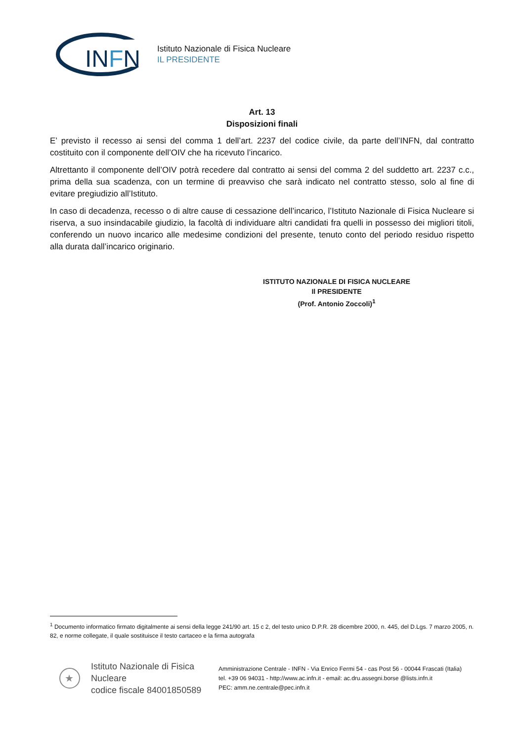INFN
Istituto Nazionale di Fisica Nucleare
IL PRESIDENTE
Art. 13
Disposizioni finali
E’ previsto il recesso ai sensi del comma 1 dell’art. 2237 del codice civile, da parte dell’INFN, dal contratto costituito con il componente dell’OIV che ha ricevuto l’incarico.
Altrettanto il componente dell’OIV potrà recedere dal contratto ai sensi del comma 2 del suddetto art. 2237 c.c., prima della sua scadenza, con un termine di preavviso che sarà indicato nel contratto stesso, solo al fine di evitare pregiudizio all’Istituto.
In caso di decadenza, recesso o di altre cause di cessazione dell’incarico, l’Istituto Nazionale di Fisica Nucleare si riserva, a suo insindacabile giudizio, la facoltà di individuare altri candidati fra quelli in possesso dei migliori titoli, conferendo un nuovo incarico alle medesime condizioni del presente, tenuto conto del periodo residuo rispetto alla durata dall’incarico originario.
ISTITUTO NAZIONALE DI FISICA NUCLEARE
Il PRESIDENTE
(Prof. Antonio Zoccoli)<sup>1</sup>
<sup>1</sup> Documento informatico firmato digitalmente ai sensi della legge 241/90 art. 15 c 2, del testo unico D.P.R. 28 dicembre 2000, n. 445, del D.Lgs. 7 marzo 2005, n. 82, e norme collegate, il quale sostituisce il testo cartaceo e la firma autografa
★
Istituto Nazionale di Fisica Nucleare
codice fiscale 84001850589
Amministrazione Centrale - INFN - Via Enrico Fermi 54 - cas Post 56 - 00044 Frascati (Italia)
tel. +39 06 94031 - http://www.ac.infn.it - email: ac.dru.assegni.borse @lists.infn.it
PEC: amm.ne.centrale@pec.infn.it